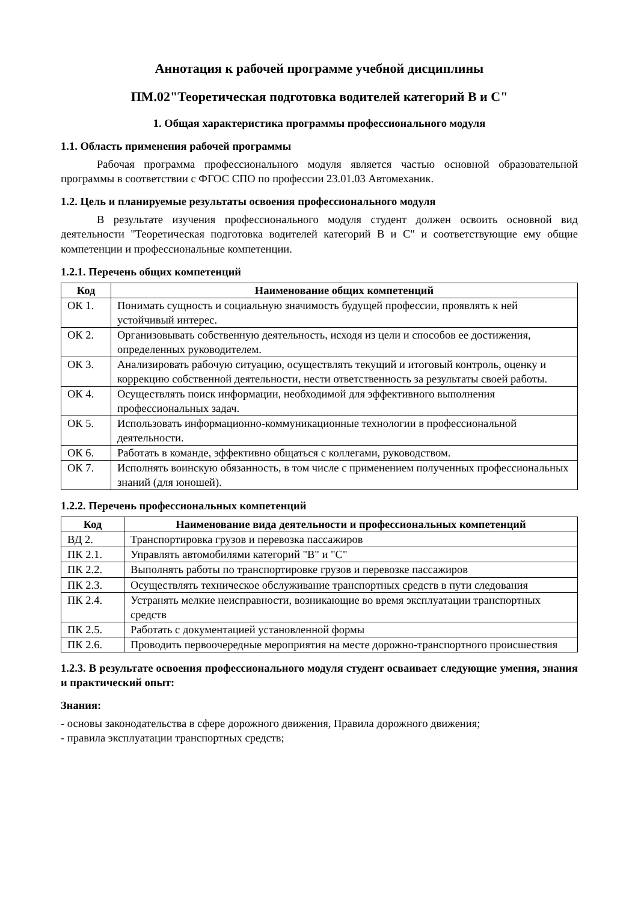Аннотация к рабочей программе учебной дисциплины
ПМ.02"Теоретическая подготовка водителей категорий В и С"
1. Общая характеристика программы профессионального модуля
1.1. Область применения рабочей программы
Рабочая программа профессионального модуля является частью основной образовательной программы в соответствии с ФГОС СПО по профессии 23.01.03 Автомеханик.
1.2. Цель и планируемые результаты освоения профессионального модуля
В результате изучения профессионального модуля студент должен освоить основной вид деятельности "Теоретическая подготовка водителей категорий В и С" и соответствующие ему общие компетенции и профессиональные компетенции.
1.2.1. Перечень общих компетенций
| Код | Наименование общих компетенций |
| --- | --- |
| ОК 1. | Понимать сущность и социальную значимость будущей профессии, проявлять к ней устойчивый интерес. |
| ОК 2. | Организовывать собственную деятельность, исходя из цели и способов ее достижения, определенных руководителем. |
| ОК 3. | Анализировать рабочую ситуацию, осуществлять текущий и итоговый контроль, оценку и коррекцию собственной деятельности, нести ответственность за результаты своей работы. |
| ОК 4. | Осуществлять поиск информации, необходимой для эффективного выполнения профессиональных задач. |
| ОК 5. | Использовать информационно-коммуникационные технологии в профессиональной деятельности. |
| ОК 6. | Работать в команде, эффективно общаться с коллегами, руководством. |
| ОК 7. | Исполнять воинскую обязанность, в том числе с применением полученных профессиональных знаний (для юношей). |
1.2.2. Перечень профессиональных компетенций
| Код | Наименование вида деятельности и профессиональных компетенций |
| --- | --- |
| ВД 2. | Транспортировка грузов и перевозка пассажиров |
| ПК 2.1. | Управлять автомобилями категорий "B" и "C" |
| ПК 2.2. | Выполнять работы по транспортировке грузов и перевозке пассажиров |
| ПК 2.3. | Осуществлять техническое обслуживание транспортных средств в пути следования |
| ПК 2.4. | Устранять мелкие неисправности, возникающие во время эксплуатации транспортных средств |
| ПК 2.5. | Работать с документацией установленной формы |
| ПК 2.6. | Проводить первоочередные мероприятия на месте дорожно-транспортного происшествия |
1.2.3. В результате освоения профессионального модуля студент осваивает следующие умения, знания и практический опыт:
Знания:
- основы законодательства в сфере дорожного движения, Правила дорожного движения;
- правила эксплуатации транспортных средств;